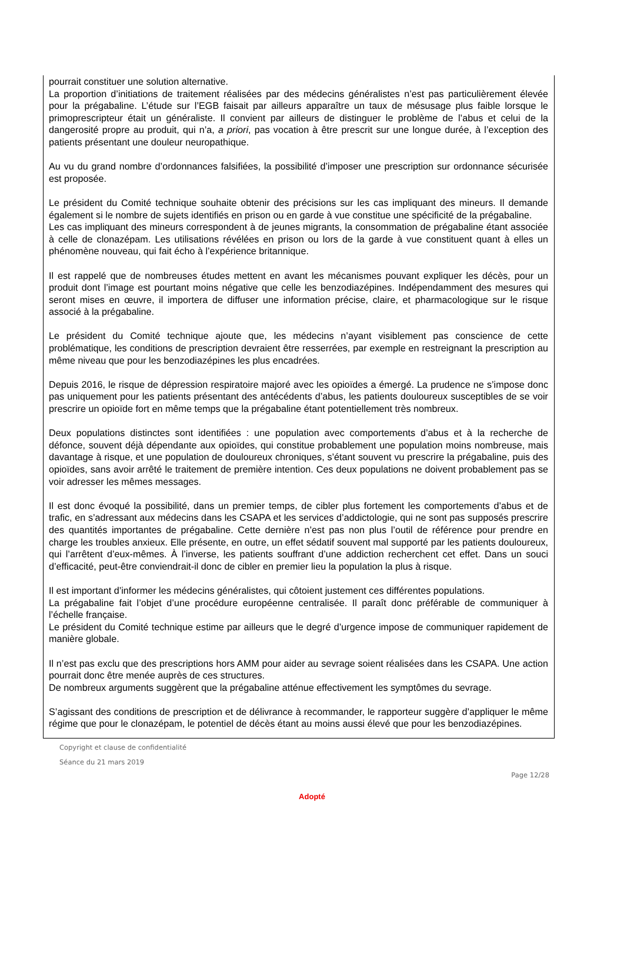pourrait constituer une solution alternative.
La proportion d’initiations de traitement réalisées par des médecins généralistes n’est pas particulièrement élevée pour la prégabaline. L’étude sur l’EGB faisait par ailleurs apparaître un taux de mésusage plus faible lorsque le primoprescripteur était un généraliste. Il convient par ailleurs de distinguer le problème de l’abus et celui de la dangerosité propre au produit, qui n’a, a priori, pas vocation à être prescrit sur une longue durée, à l’exception des patients présentant une douleur neuropathique.
Au vu du grand nombre d’ordonnances falsifiées, la possibilité d’imposer une prescription sur ordonnance sécurisée est proposée.
Le président du Comité technique souhaite obtenir des précisions sur les cas impliquant des mineurs. Il demande également si le nombre de sujets identifiés en prison ou en garde à vue constitue une spécificité de la prégabaline.
Les cas impliquant des mineurs correspondent à de jeunes migrants, la consommation de prégabaline étant associée à celle de clonazépam. Les utilisations révélées en prison ou lors de la garde à vue constituent quant à elles un phénomène nouveau, qui fait écho à l’expérience britannique.
Il est rappelé que de nombreuses études mettent en avant les mécanismes pouvant expliquer les décès, pour un produit dont l’image est pourtant moins négative que celle les benzodiazépines. Indépendamment des mesures qui seront mises en œuvre, il importera de diffuser une information précise, claire, et pharmacologique sur le risque associé à la prégabaline.
Le président du Comité technique ajoute que, les médecins n’ayant visiblement pas conscience de cette problématique, les conditions de prescription devraient être resserrées, par exemple en restreignant la prescription au même niveau que pour les benzodiazépines les plus encadrées.
Depuis 2016, le risque de dépression respiratoire majoré avec les opioïdes a émergé. La prudence ne s’impose donc pas uniquement pour les patients présentant des antécédents d’abus, les patients douloureux susceptibles de se voir prescrire un opioïde fort en même temps que la prégabaline étant potentiellement très nombreux.
Deux populations distinctes sont identifiées : une population avec comportements d’abus et à la recherche de défonce, souvent déjà dépendante aux opioïdes, qui constitue probablement une population moins nombreuse, mais davantage à risque, et une population de douloureux chroniques, s’étant souvent vu prescrire la prégabaline, puis des opioïdes, sans avoir arrêté le traitement de première intention. Ces deux populations ne doivent probablement pas se voir adresser les mêmes messages.
Il est donc évoqué la possibilité, dans un premier temps, de cibler plus fortement les comportements d’abus et de trafic, en s’adressant aux médecins dans les CSAPA et les services d’addictologie, qui ne sont pas supposés prescrire des quantités importantes de prégabaline. Cette dernière n’est pas non plus l’outil de référence pour prendre en charge les troubles anxieux. Elle présente, en outre, un effet sédatif souvent mal supporté par les patients douloureux, qui l’arrêtent d’eux-mêmes. À l’inverse, les patients souffrant d’une addiction recherchent cet effet. Dans un souci d’efficacité, peut-être conviendrait-il donc de cibler en premier lieu la population la plus à risque.
Il est important d’informer les médecins généralistes, qui côtoient justement ces différentes populations.
La prégabaline fait l’objet d’une procédure européenne centralisée. Il paraît donc préférable de communiquer à l’échelle française.
Le président du Comité technique estime par ailleurs que le degré d’urgence impose de communiquer rapidement de manière globale.
Il n’est pas exclu que des prescriptions hors AMM pour aider au sevrage soient réalisées dans les CSAPA. Une action pourrait donc être menée auprès de ces structures.
De nombreux arguments suggèrent que la prégabaline atténue effectivement les symptômes du sevrage.
S’agissant des conditions de prescription et de délivrance à recommander, le rapporteur suggère d’appliquer le même régime que pour le clonazépam, le potentiel de décès étant au moins aussi élevé que pour les benzodiazépines.
Copyright et clause de confidentialité
Séance du 21 mars 2019
Page 12/28
Adopté